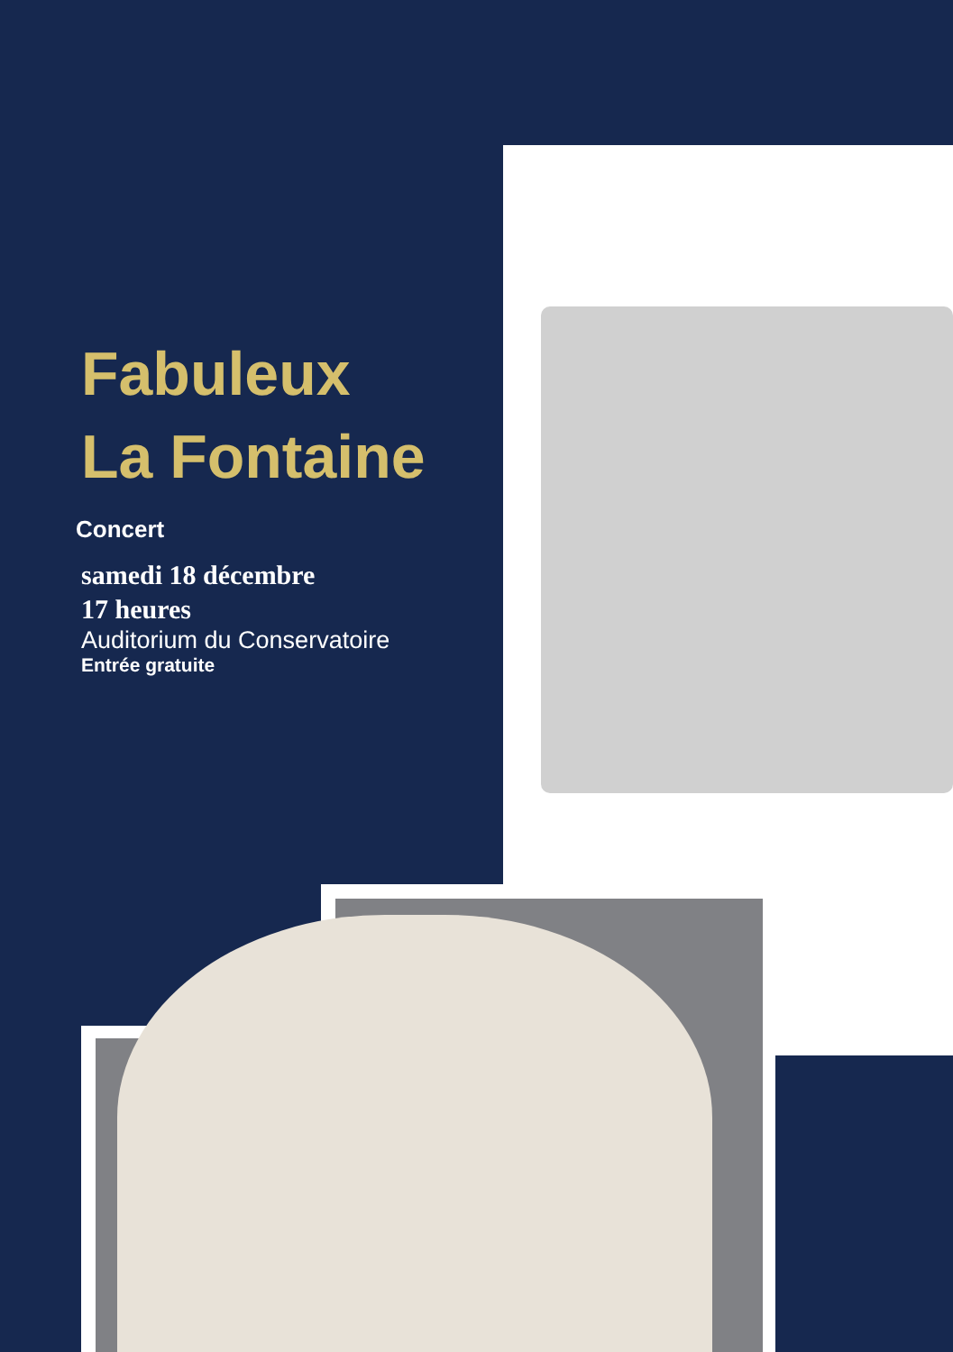Fabuleux
La Fontaine
Concert
samedi 18 décembre
17 heures
Auditorium du Conservatoire
Entrée gratuite